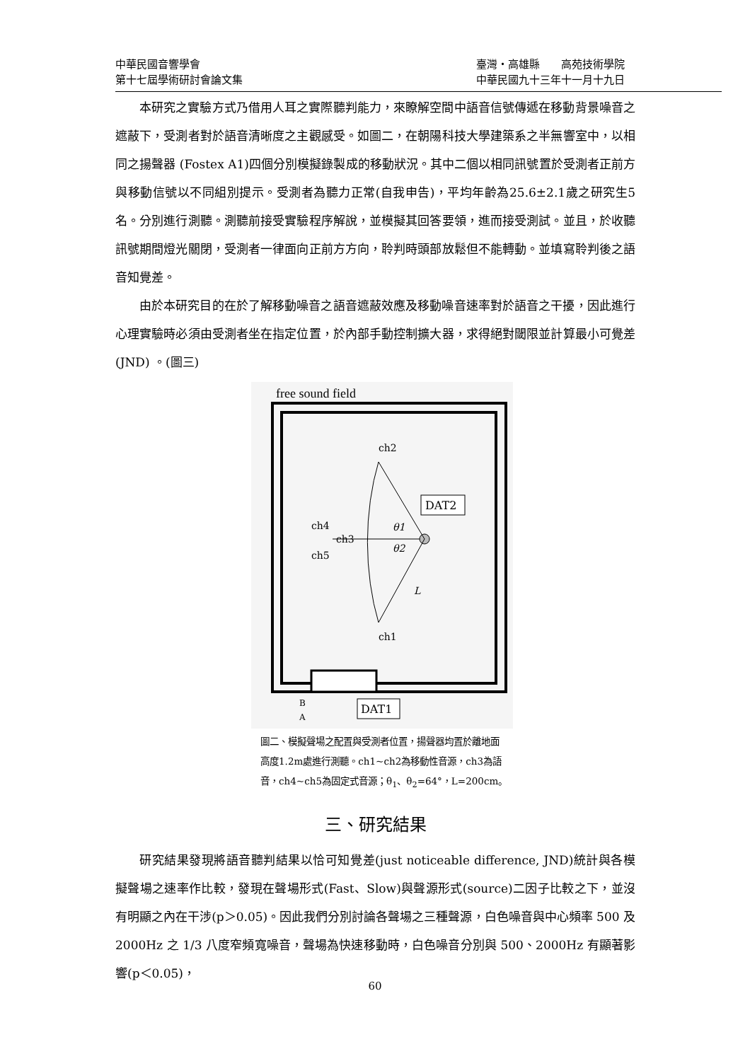中華民國音響學會 臺灣‧高雄縣　　高苑技術學院
第十七屆學術研討會論文集 中華民國九十三年十一月十九日
本研究之實驗方式乃借用人耳之實際聽判能力，來瞭解空間中語音信號傳遞在移動背景噪音之遮蔽下，受測者對於語音清晰度之主觀感受。如圖二，在朝陽科技大學建築系之半無響室中，以相同之揚聲器 (Fostex A1)四個分別模擬錄製成的移動狀況。其中二個以相同訊號置於受測者正前方與移動信號以不同組別提示。受測者為聽力正常(自我申告)，平均年齡為25.6±2.1歲之研究生5名。分別進行測聽。測聽前接受實驗程序解說，並模擬其回答要領，進而接受測試。並且，於收聽訊號期間燈光關閉，受測者一律面向正前方方向，聆判時頭部放鬆但不能轉動。並填寫聆判後之語音知覺差。
由於本研究目的在於了解移動噪音之語音遮蔽效應及移動噪音速率對於語音之干擾，因此進行心理實驗時必須由受測者坐在指定位置，於內部手動控制擴大器，求得絕對閾限並計算最小可覺差(JND) 。(圖三)
free sound field
ch2
ch1
ch4
ch3
ch5
DAT2
θ1
θ2
L
DAT1
B
A
圖二、模擬聲場之配置與受測者位置，揚聲器均置於離地面高度1.2m處進行測聽。ch1~ch2為移動性音源，ch3為語音，ch4~ch5為固定式音源；θ<sub>1</sub>、θ<sub>2</sub>=64°，L=200cm。
三、研究結果
研究結果發現將語音聽判結果以恰可知覺差(just noticeable difference, JND)統計與各模擬聲場之速率作比較，發現在聲場形式(Fast、Slow)與聲源形式(source)二因子比較之下，並沒有明顯之內在干涉(p＞0.05)。因此我們分別討論各聲場之三種聲源，白色噪音與中心頻率 500 及 2000Hz 之 1/3 八度窄頻寬噪音，聲場為快速移動時，白色噪音分別與 500、2000Hz 有顯著影響(p＜0.05)，
60